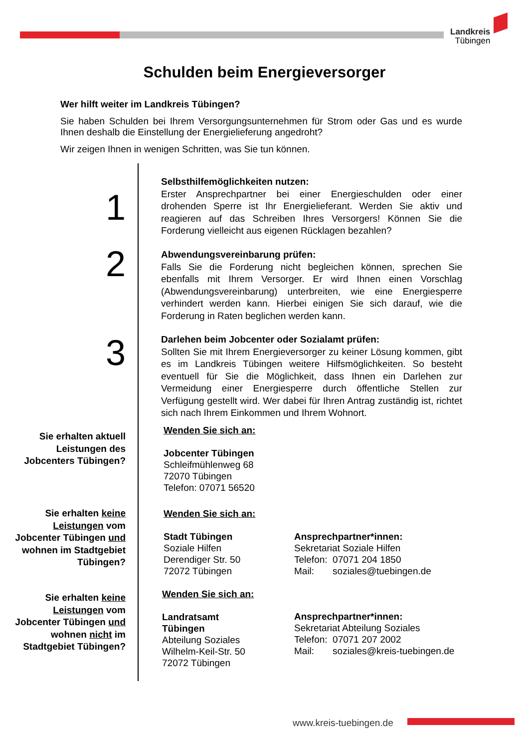Landkreis
Tübingen
Schulden beim Energieversorger
Wer hilft weiter im Landkreis Tübingen?
Sie haben Schulden bei Ihrem Versorgungsunternehmen für Strom oder Gas und es wurde Ihnen deshalb die Einstellung der Energielieferung angedroht?
Wir zeigen Ihnen in wenigen Schritten, was Sie tun können.
1
Selbsthilfemöglichkeiten nutzen:
Erster Ansprechpartner bei einer Energieschulden oder einer drohenden Sperre ist Ihr Energielieferant. Werden Sie aktiv und reagieren auf das Schreiben Ihres Versorgers! Können Sie die Forderung vielleicht aus eigenen Rücklagen bezahlen?
2
Abwendungsvereinbarung prüfen:
Falls Sie die Forderung nicht begleichen können, sprechen Sie ebenfalls mit Ihrem Versorger. Er wird Ihnen einen Vorschlag (Abwendungsvereinbarung) unterbreiten, wie eine Energiesperre verhindert werden kann. Hierbei einigen Sie sich darauf, wie die Forderung in Raten beglichen werden kann.
3
Darlehen beim Jobcenter oder Sozialamt prüfen:
Sollten Sie mit Ihrem Energieversorger zu keiner Lösung kommen, gibt es im Landkreis Tübingen weitere Hilfsmöglichkeiten. So besteht eventuell für Sie die Möglichkeit, dass Ihnen ein Darlehen zur Vermeidung einer Energiesperre durch öffentliche Stellen zur Verfügung gestellt wird. Wer dabei für Ihren Antrag zuständig ist, richtet sich nach Ihrem Einkommen und Ihrem Wohnort.
Sie erhalten aktuell Leistungen des Jobcenters Tübingen?
Wenden Sie sich an:
Jobcenter Tübingen
Schleifmühlenweg 68
72070 Tübingen
Telefon: 07071 56520
Sie erhalten keine Leistungen vom Jobcenter Tübingen und wohnen im Stadtgebiet Tübingen?
Wenden Sie sich an:
Stadt Tübingen
Soziale Hilfen
Derendiger Str. 50
72072 Tübingen
Ansprechpartner*innen:
Sekretariat Soziale Hilfen
Telefon: 07071 204 1850
Mail: soziales@tuebingen.de
Sie erhalten keine Leistungen vom Jobcenter Tübingen und wohnen nicht im Stadtgebiet Tübingen?
Wenden Sie sich an:
Landratsamt
Tübingen
Abteilung Soziales
Wilhelm-Keil-Str. 50
72072 Tübingen
Ansprechpartner*innen:
Sekretariat Abteilung Soziales
Telefon: 07071 207 2002
Mail: soziales@kreis-tuebingen.de
www.kreis-tuebingen.de